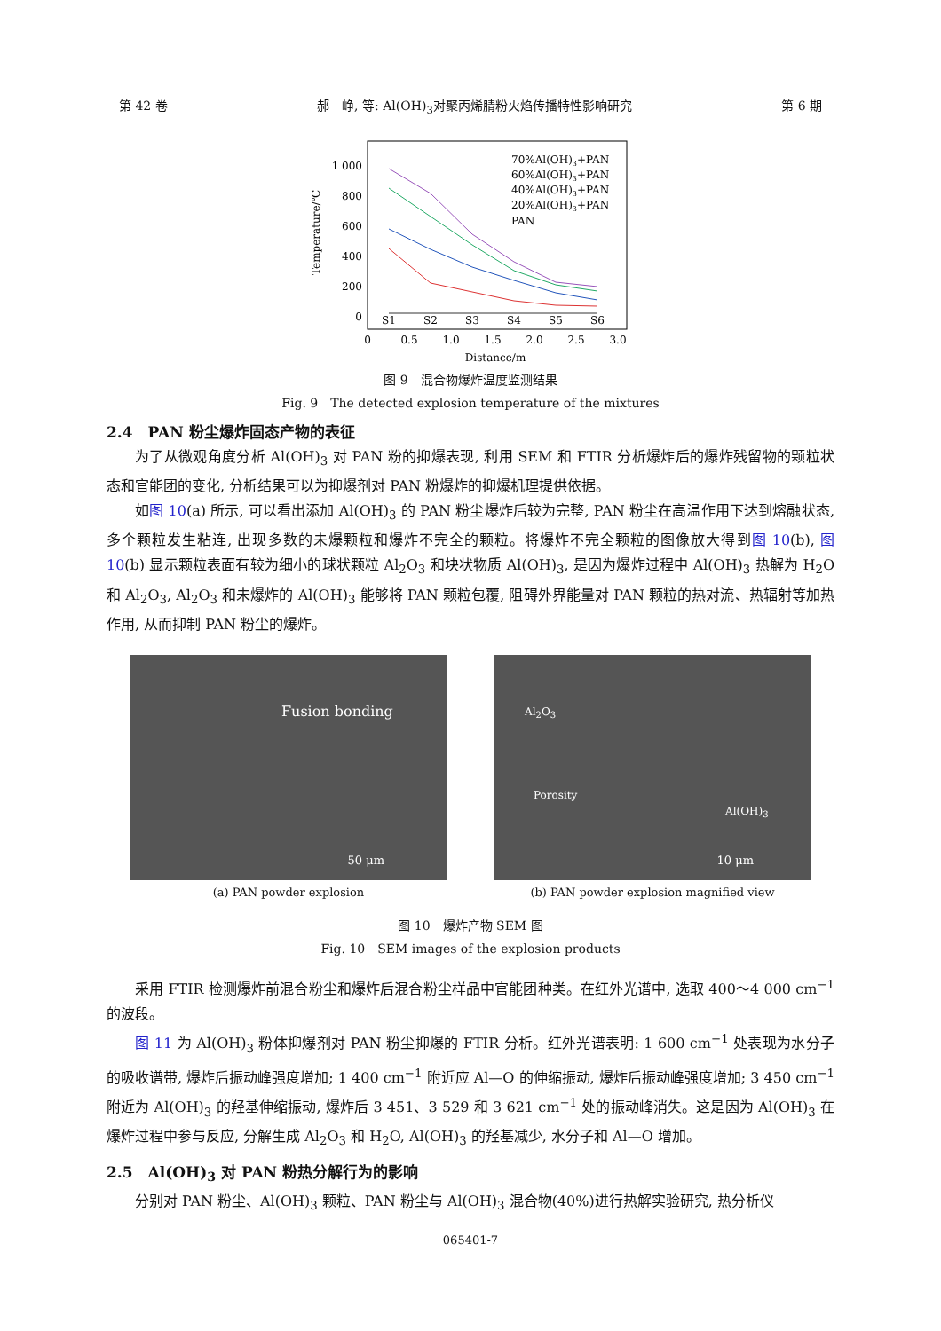第 42 卷 郝　峥, 等: Al(OH)<sub>3</sub>对聚丙烯腈粉火焰传播特性影响研究 第 6 期
Temperature/℃
1 000
800
600
400
200
0
0
0.5
1.0
1.5
2.0
2.5
3.0
Distance/m
S1
S2
S3
S4
S5
S6
70%Al(OH)3+PAN
60%Al(OH)3+PAN
40%Al(OH)3+PAN
20%Al(OH)3+PAN
PAN
图 9　混合物爆炸温度监测结果
Fig. 9　The detected explosion temperature of the mixtures
2.4　PAN 粉尘爆炸固态产物的表征
为了从微观角度分析 Al(OH)<sub>3</sub> 对 PAN 粉的抑爆表现, 利用 SEM 和 FTIR 分析爆炸后的爆炸残留物的颗粒状态和官能团的变化, 分析结果可以为抑爆剂对 PAN 粉爆炸的抑爆机理提供依据。
如图 10(a) 所示, 可以看出添加 Al(OH)<sub>3</sub> 的 PAN 粉尘爆炸后较为完整, PAN 粉尘在高温作用下达到熔融状态, 多个颗粒发生粘连, 出现多数的未爆颗粒和爆炸不完全的颗粒。将爆炸不完全颗粒的图像放大得到图 10(b), 图 10(b) 显示颗粒表面有较为细小的球状颗粒 Al<sub>2</sub>O<sub>3</sub> 和块状物质 Al(OH)<sub>3</sub>, 是因为爆炸过程中 Al(OH)<sub>3</sub> 热解为 H<sub>2</sub>O 和 Al<sub>2</sub>O<sub>3</sub>, Al<sub>2</sub>O<sub>3</sub> 和未爆炸的 Al(OH)<sub>3</sub> 能够将 PAN 颗粒包覆, 阻碍外界能量对 PAN 颗粒的热对流、热辐射等加热作用, 从而抑制 PAN 粉尘的爆炸。
Fusion bonding
50 μm
(a) PAN powder explosion
Al<sub>2</sub>O<sub>3</sub>
Porosity
Al(OH)<sub>3</sub>
10 μm
(b) PAN powder explosion magnified view
图 10　爆炸产物 SEM 图
Fig. 10　SEM images of the explosion products
采用 FTIR 检测爆炸前混合粉尘和爆炸后混合粉尘样品中官能团种类。在红外光谱中, 选取 400～4 000 cm<sup>−1</sup> 的波段。
图 11 为 Al(OH)<sub>3</sub> 粉体抑爆剂对 PAN 粉尘抑爆的 FTIR 分析。红外光谱表明: 1 600 cm<sup>−1</sup> 处表现为水分子的吸收谱带, 爆炸后振动峰强度增加; 1 400 cm<sup>−1</sup> 附近应 Al—O 的伸缩振动, 爆炸后振动峰强度增加; 3 450 cm<sup>−1</sup> 附近为 Al(OH)<sub>3</sub> 的羟基伸缩振动, 爆炸后 3 451、3 529 和 3 621 cm<sup>−1</sup> 处的振动峰消失。这是因为 Al(OH)<sub>3</sub> 在爆炸过程中参与反应, 分解生成 Al<sub>2</sub>O<sub>3</sub> 和 H<sub>2</sub>O, Al(OH)<sub>3</sub> 的羟基减少, 水分子和 Al—O 增加。
2.5　Al(OH)<sub>3</sub> 对 PAN 粉热分解行为的影响
分别对 PAN 粉尘、Al(OH)<sub>3</sub> 颗粒、PAN 粉尘与 Al(OH)<sub>3</sub> 混合物(40%)进行热解实验研究, 热分析仪
065401-7